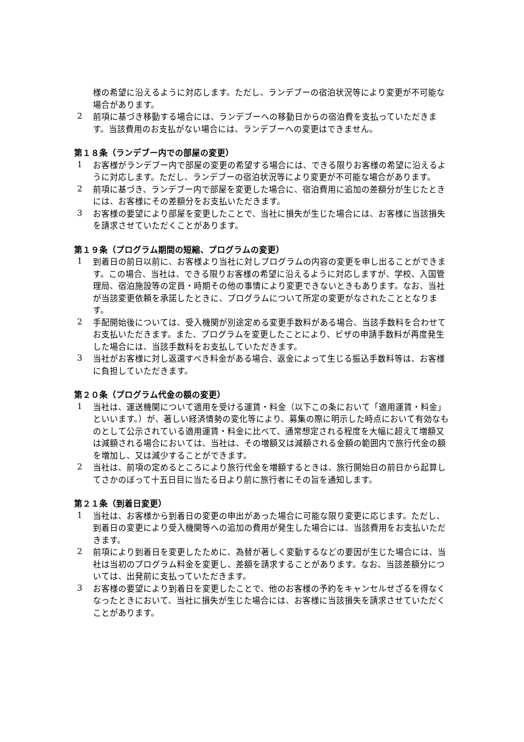様の希望に沿えるように対応します。ただし、ランデブーの宿泊状況等により変更が不可能な場合があります。
2
前項に基づき移動する場合には、ランデブーへの移動日からの宿泊費を支払っていただきます。当該費用のお支払がない場合には、ランデブーへの変更はできません。
第１８条（ランデブー内での部屋の変更）
1
お客様がランデブー内で部屋の変更の希望する場合には、できる限りお客様の希望に沿えるように対応します。ただし、ランデブーの宿泊状況等により変更が不可能な場合があります。
2
前項に基づき、ランデブー内で部屋を変更した場合に、宿泊費用に追加の差額分が生じたときには、お客様にその差額分をお支払いただきます。
3
お客様の要望により部屋を変更したことで、当社に損失が生じた場合には、お客様に当該損失を請求させていただくことがあります。
第１９条（プログラム期間の短縮、プログラムの変更）
1
到着日の前日以前に、お客様より当社に対しプログラムの内容の変更を申し出ることができます。この場合、当社は、できる限りお客様の希望に沿えるように対応しますが、学校、入国管理局、宿泊施設等の定員・時期その他の事情により変更できないときもあります。なお、当社が当該変更依頼を承諾したときに、プログラムについて所定の変更がなされたこととなります。
2
手配開始後については、受入機関が別途定める変更手数料がある場合、当該手数料を合わせてお支払いただきます。また、プログラムを変更したことにより、ビザの申請手数料が再度発生した場合には、当該手数料をお支払していただきます。
3
当社がお客様に対し返還すべき料金がある場合、返金によって生じる振込手数料等は、お客様に負担していただきます。
第２０条（プログラム代金の額の変更）
1
当社は、運送機関について適用を受ける運賃・料金（以下この条において「適用運賃・料金」といいます。）が、著しい経済情勢の変化等により、募集の際に明示した時点において有効なものとして公示されている適用運賃・料金に比べて、通常想定される程度を大幅に超えて増額又は減額される場合においては、当社は、その増額又は減額される金額の範囲内で旅行代金の額を増加し、又は減少することができます。
2
当社は、前項の定めるところにより旅行代金を増額するときは、旅行開始日の前日から起算してさかのぼって十五日目に当たる日より前に旅行者にその旨を通知します。
第２１条（到着日変更）
1
当社は、お客様から到着日の変更の申出があった場合に可能な限り変更に応じます。ただし、到着日の変更により受入機関等への追加の費用が発生した場合には、当該費用をお支払いただきます。
2
前項により到着日を変更したために、為替が著しく変動するなどの要因が生じた場合には、当社は当初のプログラム料金を変更し、差額を請求することがあります。なお、当該差額分については、出発前に支払っていただきます。
3
お客様の要望により到着日を変更したことで、他のお客様の予約をキャンセルせざるを得なくなったときにおいて、当社に損失が生じた場合には、お客様に当該損失を請求させていただくことがあります。